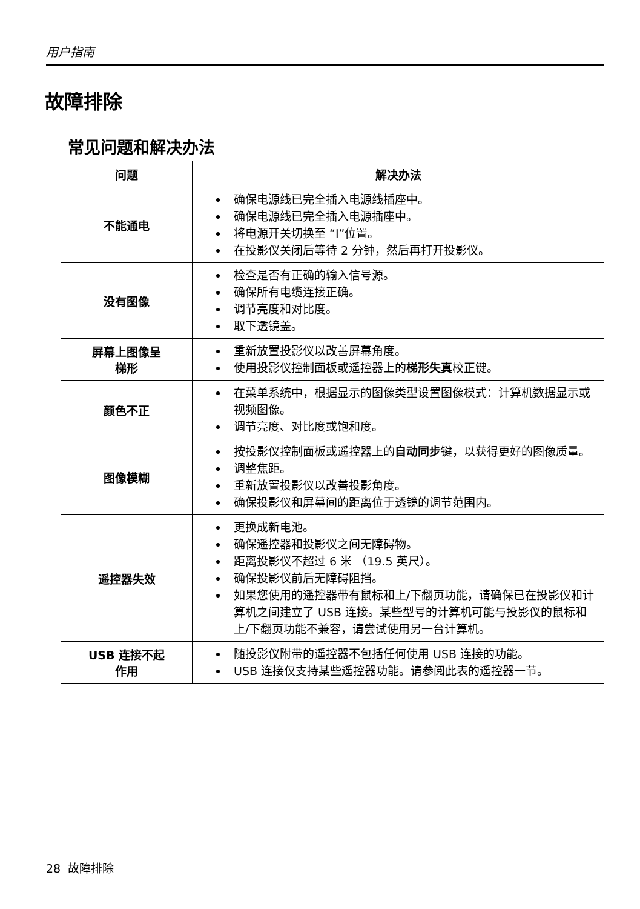用户指南
故障排除
常见问题和解决办法
| 问题 | 解决办法 |
| --- | --- |
| 不能通电 | 确保电源线已完全插入电源线插座中。 确保电源线已完全插入电源插座中。 将电源开关切换至 “I”位置。 在投影仪关闭后等待 2 分钟，然后再打开投影仪。 |
| 没有图像 | 检查是否有正确的输入信号源。 确保所有电缆连接正确。 调节亮度和对比度。 取下透镜盖。 |
| 屏幕上图像呈 梯形 | 重新放置投影仪以改善屏幕角度。 使用投影仪控制面板或遥控器上的 梯形失真 校正键。 |
| 颜色不正 | 在菜单系统中，根据显示的图像类型设置图像模式：计算机数据显示或视频图像。 调节亮度、对比度或饱和度。 |
| 图像模糊 | 按投影仪控制面板或遥控器上的 自动同步 键，以获得更好的图像质量。 调整焦距。 重新放置投影仪以改善投影角度。 确保投影仪和屏幕间的距离位于透镜的调节范围内。 |
| 遥控器失效 | 更换成新电池。 确保遥控器和投影仪之间无障碍物。 距离投影仪不超过 6 米 （19.5 英尺）。 确保投影仪前后无障碍阻挡。 如果您使用的遥控器带有鼠标和上/下翻页功能，请确保已在投影仪和计算机之间建立了 USB 连接。某些型号的计算机可能与投影仪的鼠标和上/下翻页功能不兼容，请尝试使用另一台计算机。 |
| USB 连接不起 作用 | 随投影仪附带的遥控器不包括任何使用 USB 连接的功能。 USB 连接仅支持某些遥控器功能。请参阅此表的遥控器一节。 |
28 故障排除